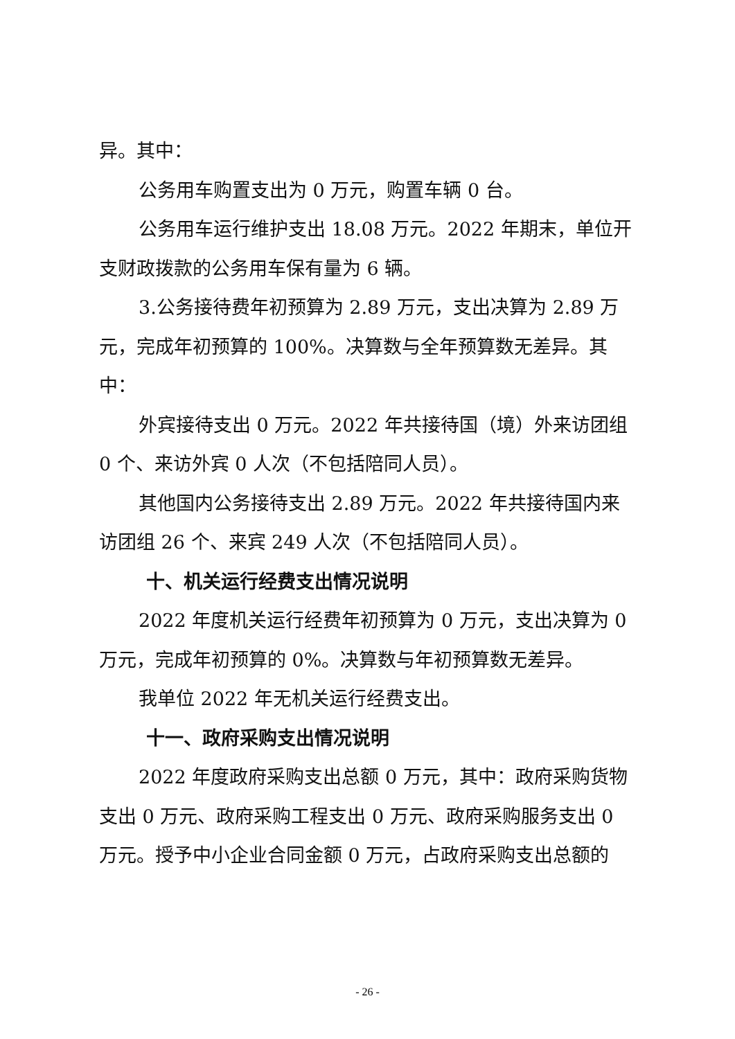异。其中：
公务用车购置支出为 0 万元，购置车辆 0 台。
公务用车运行维护支出 18.08 万元。2022 年期末，单位开支财政拨款的公务用车保有量为 6 辆。
3.公务接待费年初预算为 2.89 万元，支出决算为 2.89 万元，完成年初预算的 100%。决算数与全年预算数无差异。其中：
外宾接待支出 0 万元。2022 年共接待国（境）外来访团组 0 个、来访外宾 0 人次（不包括陪同人员）。
其他国内公务接待支出 2.89 万元。2022 年共接待国内来访团组 26 个、来宾 249 人次（不包括陪同人员）。
十、机关运行经费支出情况说明
2022 年度机关运行经费年初预算为 0 万元，支出决算为 0 万元，完成年初预算的 0%。决算数与年初预算数无差异。
我单位 2022 年无机关运行经费支出。
十一、政府采购支出情况说明
2022 年度政府采购支出总额 0 万元，其中：政府采购货物支出 0 万元、政府采购工程支出 0 万元、政府采购服务支出 0 万元。授予中小企业合同金额 0 万元，占政府采购支出总额的
- 26 -